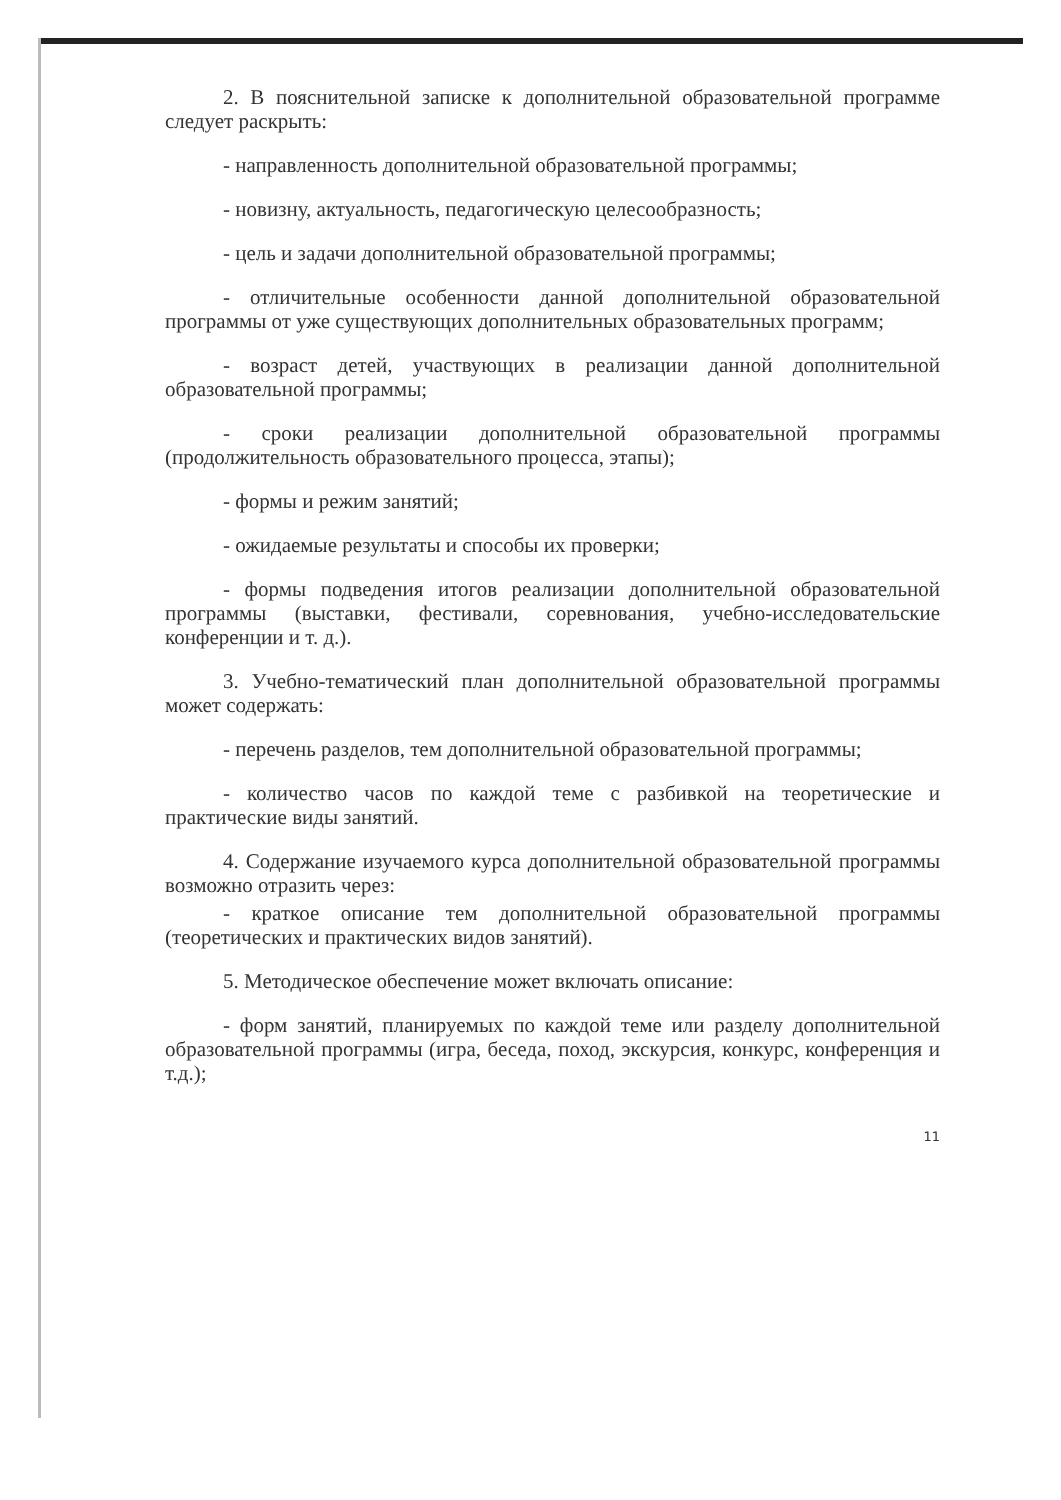2. В пояснительной записке к дополнительной образовательной программе следует раскрыть:
- направленность дополнительной образовательной программы;
- новизну, актуальность, педагогическую целесообразность;
- цель и задачи дополнительной образовательной программы;
- отличительные особенности данной дополнительной образовательной программы от уже существующих дополнительных образовательных программ;
- возраст детей, участвующих в реализации данной дополнительной образовательной программы;
- сроки реализации дополнительной образовательной программы (продолжительность образовательного процесса, этапы);
- формы и режим занятий;
- ожидаемые результаты и способы их проверки;
- формы подведения итогов реализации дополнительной образовательной программы (выставки, фестивали, соревнования, учебно-исследовательские конференции и т. д.).
3. Учебно-тематический план дополнительной образовательной программы может содержать:
- перечень разделов, тем дополнительной образовательной программы;
- количество часов по каждой теме с разбивкой на теоретические и практические виды занятий.
4. Содержание изучаемого курса дополнительной образовательной программы возможно отразить через:
- краткое описание тем дополнительной образовательной программы (теоретических и практических видов занятий).
5. Методическое обеспечение может включать описание:
- форм занятий, планируемых по каждой теме или разделу дополнительной образовательной программы (игра, беседа, поход, экскурсия, конкурс, конференция и т.д.);
11